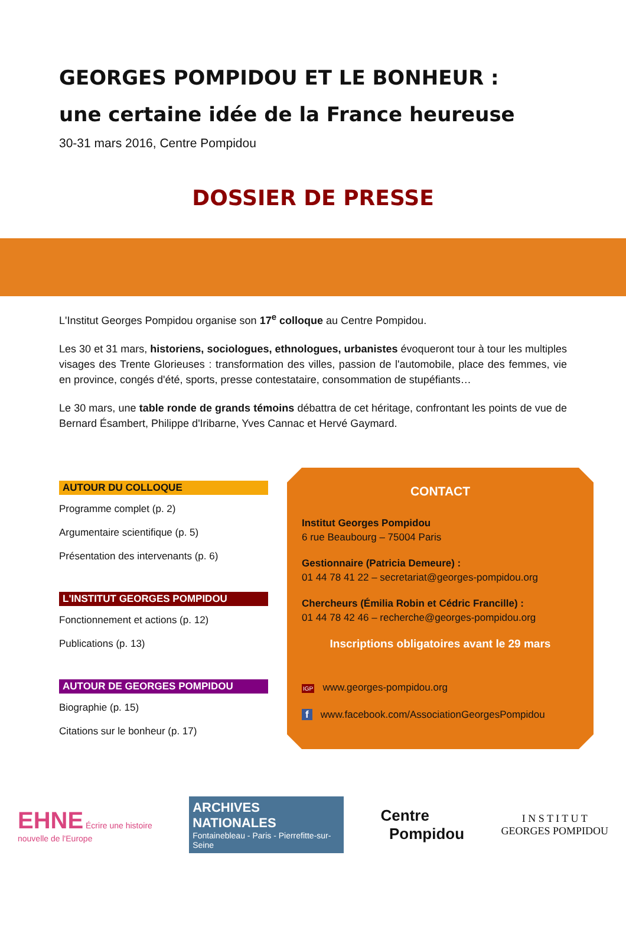GEORGES POMPIDOU ET LE BONHEUR :
une certaine idée de la France heureuse
30-31 mars 2016, Centre Pompidou
DOSSIER DE PRESSE
L'Institut Georges Pompidou organise son 17<sup>e</sup> colloque au Centre Pompidou.
Les 30 et 31 mars, historiens, sociologues, ethnologues, urbanistes évoqueront tour à tour les multiples visages des Trente Glorieuses : transformation des villes, passion de l'automobile, place des femmes, vie en province, congés d'été, sports, presse contestataire, consommation de stupéfiants…
Le 30 mars, une table ronde de grands témoins débattra de cet héritage, confrontant les points de vue de Bernard Ésambert, Philippe d'Iribarne, Yves Cannac et Hervé Gaymard.
AUTOUR DU COLLOQUE
Programme complet (p. 2)
Argumentaire scientifique (p. 5)
Présentation des intervenants (p. 6)
L'INSTITUT GEORGES POMPIDOU
Fonctionnement et actions (p. 12)
Publications (p. 13)
AUTOUR DE GEORGES POMPIDOU
Biographie (p. 15)
Citations sur le bonheur (p. 17)
CONTACT
Institut Georges Pompidou
6 rue Beaubourg – 75004 Paris
Gestionnaire (Patricia Demeure) :
01 44 78 41 22 – secretariat@georges-pompidou.org
Chercheurs (Émilia Robin et Cédric Francille) :
01 44 78 42 46 – recherche@georges-pompidou.org
Inscriptions obligatoires avant le 29 mars
IGP www.georges-pompidou.org
f www.facebook.com/AssociationGeorgesPompidou
EHNE Écrire une histoire
nouvelle de l'Europe
ARCHIVES NATIONALES
Fontainebleau - Paris - Pierrefitte-sur-Seine
Centre
Pompidou
I N S T I T U T
GEORGES POMPIDOU